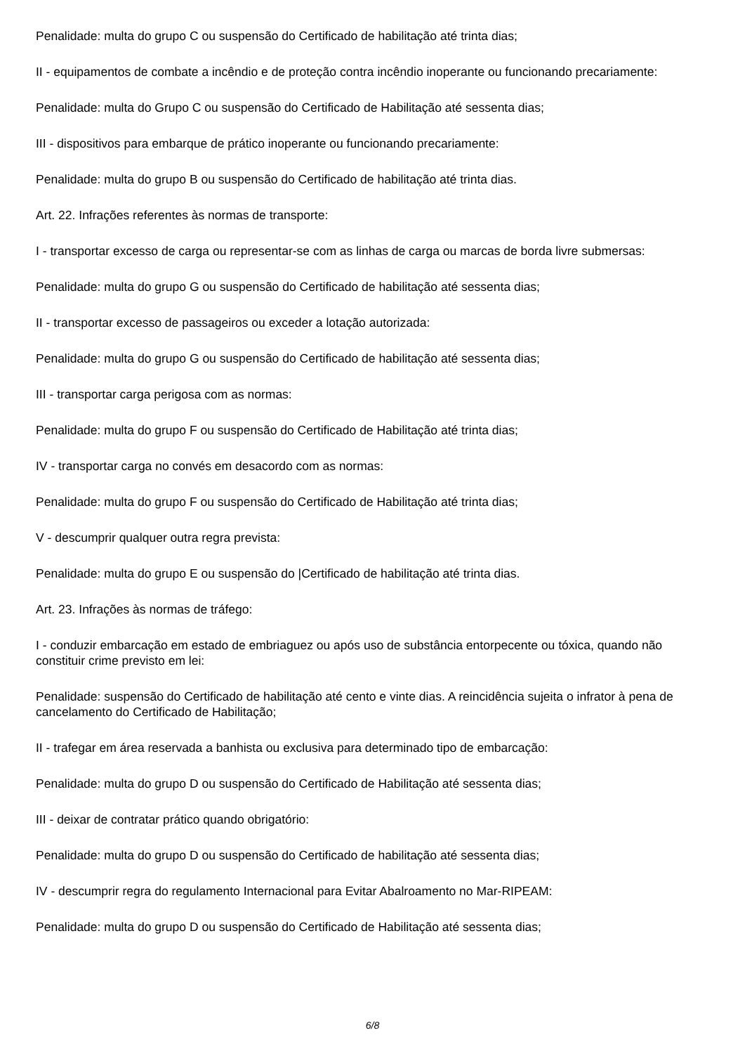Penalidade: multa do grupo C ou suspensão do Certificado de habilitação até trinta dias;
II - equipamentos de combate a incêndio e de proteção contra incêndio inoperante ou funcionando precariamente:
Penalidade: multa do Grupo C ou suspensão do Certificado de Habilitação até sessenta dias;
III - dispositivos para embarque de prático inoperante ou funcionando precariamente:
Penalidade: multa do grupo B ou suspensão do Certificado de habilitação até trinta dias.
Art. 22. Infrações referentes às normas de transporte:
I - transportar excesso de carga ou representar-se com as linhas de carga ou marcas de borda livre submersas:
Penalidade: multa do grupo G ou suspensão do Certificado de habilitação até sessenta dias;
II - transportar excesso de passageiros ou exceder a lotação autorizada:
Penalidade: multa do grupo G ou suspensão do Certificado de habilitação até sessenta dias;
III - transportar carga perigosa com as normas:
Penalidade: multa do grupo F ou suspensão do Certificado de Habilitação até trinta dias;
IV - transportar carga no convés em desacordo com as normas:
Penalidade: multa do grupo F ou suspensão do Certificado de Habilitação até trinta dias;
V - descumprir qualquer outra regra prevista:
Penalidade: multa do grupo E ou suspensão do |Certificado de habilitação até trinta dias.
Art. 23. Infrações às normas de tráfego:
I - conduzir embarcação em estado de embriaguez ou após uso de substância entorpecente ou tóxica, quando não constituir crime previsto em lei:
Penalidade: suspensão do Certificado de habilitação até cento e vinte dias. A reincidência sujeita o infrator à pena de cancelamento do Certificado de Habilitação;
II - trafegar em área reservada a banhista ou exclusiva para determinado tipo de embarcação:
Penalidade: multa do grupo D ou suspensão do Certificado de Habilitação até sessenta dias;
III - deixar de contratar prático quando obrigatório:
Penalidade: multa do grupo D ou suspensão do Certificado de habilitação até sessenta dias;
IV - descumprir regra do regulamento Internacional para Evitar Abalroamento no Mar-RIPEAM:
Penalidade: multa do grupo D ou suspensão do Certificado de Habilitação até sessenta dias;
6/8